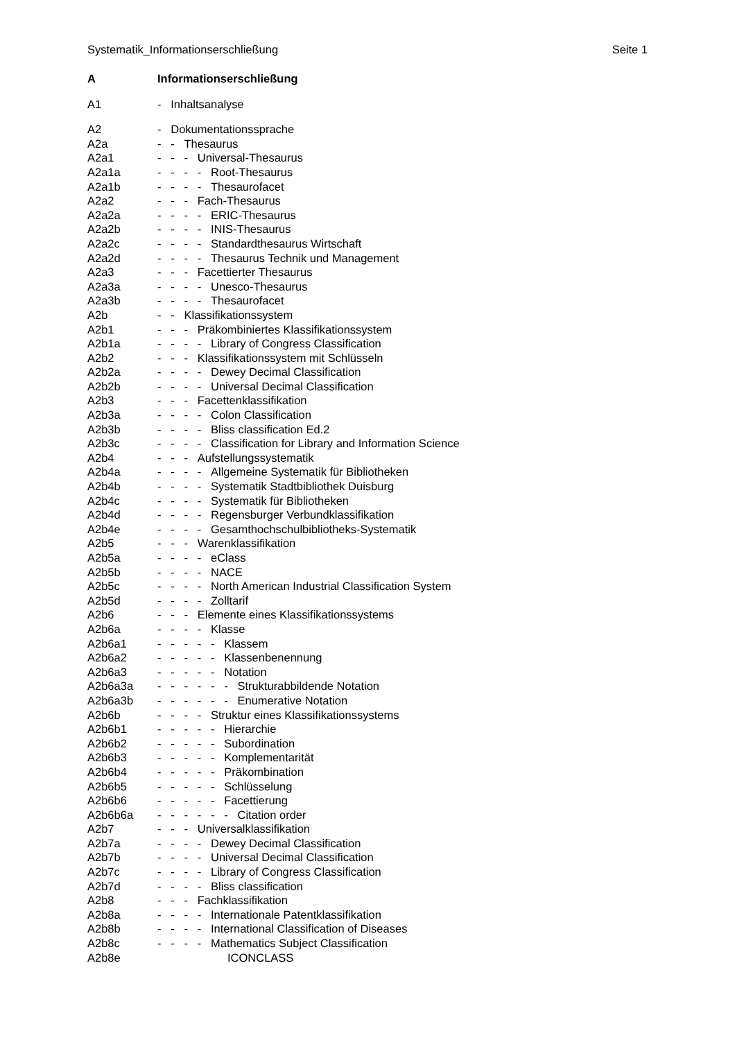Systematik_Informationserschließung Seite 1
A Informationserschließung
A1 - Inhaltsanalyse
A2 - Dokumentationssprache
A2a - - Thesaurus
A2a1 - - - Universal-Thesaurus
A2a1a - - - - Root-Thesaurus
A2a1b - - - - Thesaurofacet
A2a2 - - - Fach-Thesaurus
A2a2a - - - - ERIC-Thesaurus
A2a2b - - - - INIS-Thesaurus
A2a2c - - - - Standardthesaurus Wirtschaft
A2a2d - - - - Thesaurus Technik und Management
A2a3 - - - Facettierter Thesaurus
A2a3a - - - - Unesco-Thesaurus
A2a3b - - - - Thesaurofacet
A2b - - Klassifikationssystem
A2b1 - - - Präkombiniertes Klassifikationssystem
A2b1a - - - - Library of Congress Classification
A2b2 - - - Klassifikationssystem mit Schlüsseln
A2b2a - - - - Dewey Decimal Classification
A2b2b - - - - Universal Decimal Classification
A2b3 - - - Facettenklassifikation
A2b3a - - - - Colon Classification
A2b3b - - - - Bliss classification Ed.2
A2b3c - - - - Classification for Library and Information Science
A2b4 - - - Aufstellungssystematik
A2b4a - - - - Allgemeine Systematik für Bibliotheken
A2b4b - - - - Systematik Stadtbibliothek Duisburg
A2b4c - - - - Systematik für Bibliotheken
A2b4d - - - - Regensburger Verbundklassifikation
A2b4e - - - - Gesamthochschulbibliotheks-Systematik
A2b5 - - - Warenklassifikation
A2b5a - - - - eClass
A2b5b - - - - NACE
A2b5c - - - - North American Industrial Classification System
A2b5d - - - - Zolltarif
A2b6 - - - Elemente eines Klassifikationssystems
A2b6a - - - - Klasse
A2b6a1 - - - - - Klassem
A2b6a2 - - - - - Klassenbenennung
A2b6a3 - - - - - Notation
A2b6a3a - - - - - - Strukturabbildende Notation
A2b6a3b - - - - - - Enumerative Notation
A2b6b - - - - Struktur eines Klassifikationssystems
A2b6b1 - - - - - Hierarchie
A2b6b2 - - - - - Subordination
A2b6b3 - - - - - Komplementarität
A2b6b4 - - - - - Präkombination
A2b6b5 - - - - - Schlüsselung
A2b6b6 - - - - - Facettierung
A2b6b6a - - - - - - Citation order
A2b7 - - - Universalklassifikation
A2b7a - - - - Dewey Decimal Classification
A2b7b - - - - Universal Decimal Classification
A2b7c - - - - Library of Congress Classification
A2b7d - - - - Bliss classification
A2b8 - - - Fachklassifikation
A2b8a - - - - Internationale Patentklassifikation
A2b8b - - - - International Classification of Diseases
A2b8c - - - - Mathematics Subject Classification
A2b8e ICONCLASS